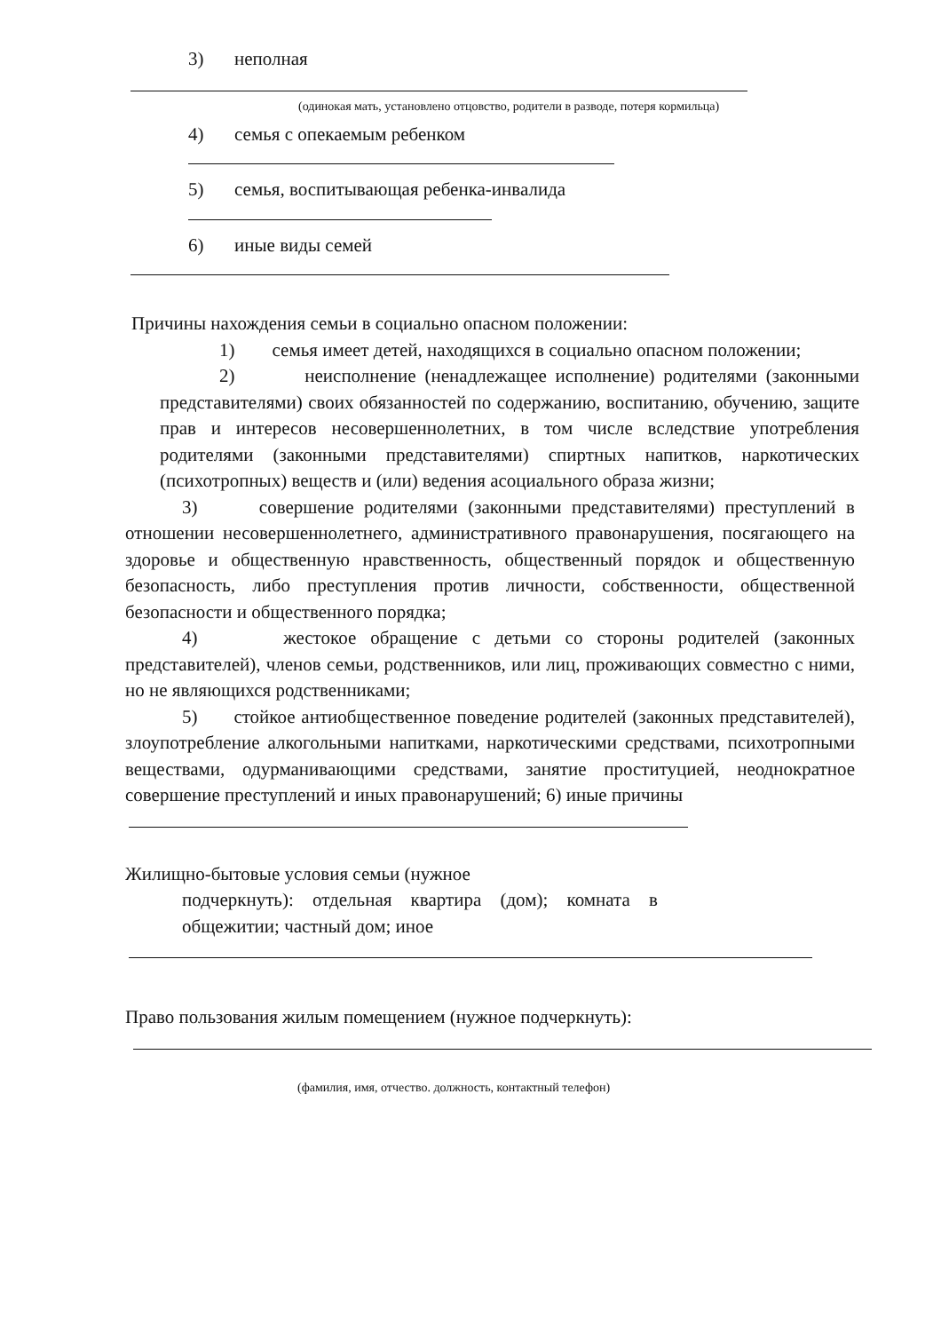3) неполная
(одинокая мать, установлено отцовство, родители в разводе, потеря кормильца)
4) семья с опекаемым ребенком
5) семья, воспитывающая ребенка-инвалида
6) иные виды семей
Причины нахождения семьи в социально опасном положении:
1) семья имеет детей, находящихся в социально опасном положении;
2) неисполнение (ненадлежащее исполнение) родителями (законными представителями) своих обязанностей по содержанию, воспитанию, обучению, защите прав и интересов несовершеннолетних, в том числе вследствие употребления родителями (законными представителями) спиртных напитков, наркотических (психотропных) веществ и (или) ведения асоциального образа жизни;
3) совершение родителями (законными представителями) преступлений в отношении несовершеннолетнего, административного правонарушения, посягающего на здоровье и общественную нравственность, общественный порядок и общественную безопасность, либо преступления против личности, собственности, общественной безопасности и общественного порядка;
4) жестокое обращение с детьми со стороны родителей (законных представителей), членов семьи, родственников, или лиц, проживающих совместно с ними, но не являющихся родственниками;
5) стойкое антиобщественное поведение родителей (законных представителей), злоупотребление алкогольными напитками, наркотическими средствами, психотропными веществами, одурманивающими средствами, занятие проституцией, неоднократное совершение преступлений и иных правонарушений; 6) иные причины
Жилищно-бытовые условия семьи (нужное
подчеркнуть): отдельная квартира (дом); комната в общежитии; частный дом; иное
Право пользования жилым помещением (нужное подчеркнуть):
(фамилия, имя, отчество. должность, контактный телефон)